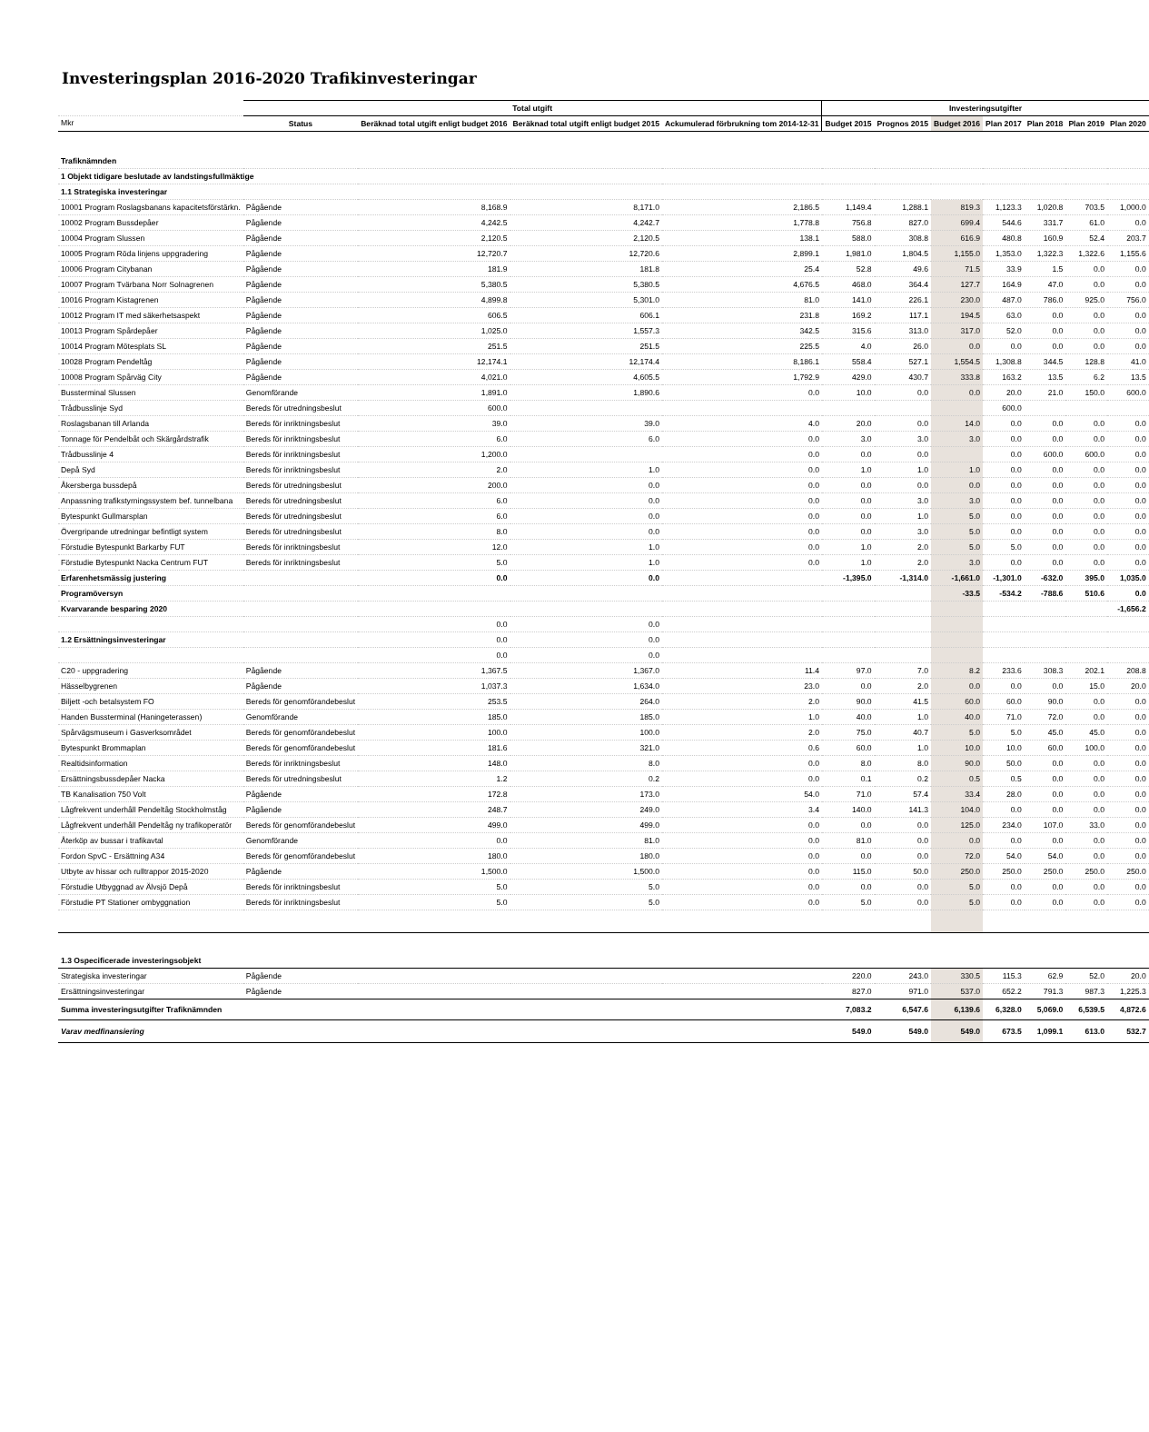Investeringsplan 2016-2020 Trafikinvesteringar
| | Total utgift | | | | Investeringsutgifter | | | | | | |
| --- | --- | --- | --- | --- | --- | --- | --- | --- | --- | --- | --- |
| Mkr | Status | Beräknad total utgift enligt budget 2016 | Beräknad total utgift enligt budget 2015 | Ackumulerad förbrukning tom 2014-12-31 | Budget 2015 | Prognos 2015 | Budget 2016 | Plan 2017 | Plan 2018 | Plan 2019 | Plan 2020 |
| Trafiknämnden | | | | | | | | | | | |
| 1 Objekt tidigare beslutade av landstingsfullmäktige | | | | | | | | | | | |
| 1.1 Strategiska investeringar | | | | | | | | | | | |
| 10001 Program Roslagsbanans kapacitetsförstärkn. | Pågående | 8,168.9 | 8,171.0 | 2,186.5 | 1,149.4 | 1,288.1 | 819.3 | 1,123.3 | 1,020.8 | 703.5 | 1,000.0 |
| 10002 Program Bussdepåer | Pågående | 4,242.5 | 4,242.7 | 1,778.8 | 756.8 | 827.0 | 699.4 | 544.6 | 331.7 | 61.0 | 0.0 |
| 10004 Program Slussen | Pågående | 2,120.5 | 2,120.5 | 138.1 | 588.0 | 308.8 | 616.9 | 480.8 | 160.9 | 52.4 | 203.7 |
| 10005 Program Röda linjens uppgradering | Pågående | 12,720.7 | 12,720.6 | 2,899.1 | 1,981.0 | 1,804.5 | 1,155.0 | 1,353.0 | 1,322.3 | 1,322.6 | 1,155.6 |
| 10006 Program Citybanan | Pågående | 181.9 | 181.8 | 25.4 | 52.8 | 49.6 | 71.5 | 33.9 | 1.5 | 0.0 | 0.0 |
| 10007 Program Tvärbana Norr Solnagrenen | Pågående | 5,380.5 | 5,380.5 | 4,676.5 | 468.0 | 364.4 | 127.7 | 164.9 | 47.0 | 0.0 | 0.0 |
| 10016 Program Kistagrenen | Pågående | 4,899.8 | 5,301.0 | 81.0 | 141.0 | 226.1 | 230.0 | 487.0 | 786.0 | 925.0 | 756.0 |
| 10012 Program IT med säkerhetsaspekt | Pågående | 606.5 | 606.1 | 231.8 | 169.2 | 117.1 | 194.5 | 63.0 | 0.0 | 0.0 | 0.0 |
| 10013 Program Spårdepåer | Pågående | 1,025.0 | 1,557.3 | 342.5 | 315.6 | 313.0 | 317.0 | 52.0 | 0.0 | 0.0 | 0.0 |
| 10014 Program Mötesplats SL | Pågående | 251.5 | 251.5 | 225.5 | 4.0 | 26.0 | 0.0 | 0.0 | 0.0 | 0.0 | 0.0 |
| 10028 Program Pendeltåg | Pågående | 12,174.1 | 12,174.4 | 8,186.1 | 558.4 | 527.1 | 1,554.5 | 1,308.8 | 344.5 | 128.8 | 41.0 |
| 10008 Program Spårväg City | Pågående | 4,021.0 | 4,605.5 | 1,792.9 | 429.0 | 430.7 | 333.8 | 163.2 | 13.5 | 6.2 | 13.5 |
| Bussterminal Slussen | Genomförande | 1,891.0 | 1,890.6 | 0.0 | 10.0 | 0.0 | 0.0 | 20.0 | 21.0 | 150.0 | 600.0 |
| Trådbusslinje Syd | Bereds för utredningsbeslut | 600.0 | | | | | | 600.0 | | | |
| Roslagsbanan till Arlanda | Bereds för inriktningsbeslut | 39.0 | 39.0 | 4.0 | 20.0 | 0.0 | 14.0 | 0.0 | 0.0 | 0.0 | 0.0 |
| Tonnage för Pendelbåt och Skärgårdstrafik | Bereds för inriktningsbeslut | 6.0 | 6.0 | 0.0 | 3.0 | 3.0 | 3.0 | 0.0 | 0.0 | 0.0 | 0.0 |
| Trådbusslinje 4 | Bereds för inriktningsbeslut | 1,200.0 | | 0.0 | 0.0 | 0.0 | | 0.0 | 600.0 | 600.0 | 0.0 |
| Depå Syd | Bereds för inriktningsbeslut | 2.0 | 1.0 | 0.0 | 1.0 | 1.0 | 1.0 | 0.0 | 0.0 | 0.0 | 0.0 |
| Åkersberga bussdepå | Bereds för utredningsbeslut | 200.0 | 0.0 | 0.0 | 0.0 | 0.0 | 0.0 | 0.0 | 0.0 | 0.0 | 0.0 |
| Anpassning trafikstyrningssystem bef. tunnelbana | Bereds för utredningsbeslut | 6.0 | 0.0 | 0.0 | 0.0 | 3.0 | 3.0 | 0.0 | 0.0 | 0.0 | 0.0 |
| Bytespunkt Gullmarsplan | Bereds för utredningsbeslut | 6.0 | 0.0 | 0.0 | 0.0 | 1.0 | 5.0 | 0.0 | 0.0 | 0.0 | 0.0 |
| Övergripande utredningar befintligt system | Bereds för utredningsbeslut | 8.0 | 0.0 | 0.0 | 0.0 | 3.0 | 5.0 | 0.0 | 0.0 | 0.0 | 0.0 |
| Förstudie Bytespunkt Barkarby FUT | Bereds för inriktningsbeslut | 12.0 | 1.0 | 0.0 | 1.0 | 2.0 | 5.0 | 5.0 | 0.0 | 0.0 | 0.0 |
| Förstudie Bytespunkt Nacka Centrum FUT | Bereds för inriktningsbeslut | 5.0 | 1.0 | 0.0 | 1.0 | 2.0 | 3.0 | 0.0 | 0.0 | 0.0 | 0.0 |
| Erfarenhetsmässig justering | | 0.0 | 0.0 | | -1,395.0 | -1,314.0 | -1,661.0 | -1,301.0 | -632.0 | 395.0 | 1,035.0 |
| Programöversyn | | | | | | | -33.5 | -534.2 | -788.6 | 510.6 | 0.0 |
| Kvarvarande besparing 2020 | | | | | | | | | | | -1,656.2 |
| | | 0.0 | 0.0 | | | | | | | | |
| 1.2 Ersättningsinvesteringar | | 0.0 | 0.0 | | | | | | | | |
| | | 0.0 | 0.0 | | | | | | | | |
| C20 - uppgradering | Pågående | 1,367.5 | 1,367.0 | 11.4 | 97.0 | 7.0 | 8.2 | 233.6 | 308.3 | 202.1 | 208.8 |
| Hässelbygrenen | Pågående | 1,037.3 | 1,634.0 | 23.0 | 0.0 | 2.0 | 0.0 | 0.0 | 0.0 | 15.0 | 20.0 |
| Biljett -och betalsystem FO | Bereds för genomförandebeslut | 253.5 | 264.0 | 2.0 | 90.0 | 41.5 | 60.0 | 60.0 | 90.0 | 0.0 | 0.0 |
| Handen Bussterminal (Haningeterassen) | Genomförande | 185.0 | 185.0 | 1.0 | 40.0 | 1.0 | 40.0 | 71.0 | 72.0 | 0.0 | 0.0 |
| Spårvägsmuseum i Gasverksområdet | Bereds för genomförandebeslut | 100.0 | 100.0 | 2.0 | 75.0 | 40.7 | 5.0 | 5.0 | 45.0 | 45.0 | 0.0 |
| Bytespunkt Brommaplan | Bereds för genomförandebeslut | 181.6 | 321.0 | 0.6 | 60.0 | 1.0 | 10.0 | 10.0 | 60.0 | 100.0 | 0.0 |
| Realtidsinformation | Bereds för inriktningsbeslut | 148.0 | 8.0 | 0.0 | 8.0 | 8.0 | 90.0 | 50.0 | 0.0 | 0.0 | 0.0 |
| Ersättningsbussdepåer Nacka | Bereds för utredningsbeslut | 1.2 | 0.2 | 0.0 | 0.1 | 0.2 | 0.5 | 0.5 | 0.0 | 0.0 | 0.0 |
| TB Kanalisation 750 Volt | Pågående | 172.8 | 173.0 | 54.0 | 71.0 | 57.4 | 33.4 | 28.0 | 0.0 | 0.0 | 0.0 |
| Lågfrekvent underhåll Pendeltåg Stockholmståg | Pågående | 248.7 | 249.0 | 3.4 | 140.0 | 141.3 | 104.0 | 0.0 | 0.0 | 0.0 | 0.0 |
| Lågfrekvent underhåll Pendeltåg ny trafikoperatör | Bereds för genomförandebeslut | 499.0 | 499.0 | 0.0 | 0.0 | 0.0 | 125.0 | 234.0 | 107.0 | 33.0 | 0.0 |
| Återköp av bussar i trafikavtal | Genomförande | 0.0 | 81.0 | 0.0 | 81.0 | 0.0 | 0.0 | 0.0 | 0.0 | 0.0 | 0.0 |
| Fordon SpvC - Ersättning A34 | Bereds för genomförandebeslut | 180.0 | 180.0 | 0.0 | 0.0 | 0.0 | 72.0 | 54.0 | 54.0 | 0.0 | 0.0 |
| Utbyte av hissar och rulltrappor 2015-2020 | Pågående | 1,500.0 | 1,500.0 | 0.0 | 115.0 | 50.0 | 250.0 | 250.0 | 250.0 | 250.0 | 250.0 |
| Förstudie Utbyggnad av Älvsjö Depå | Bereds för inriktningsbeslut | 5.0 | 5.0 | 0.0 | 0.0 | 0.0 | 5.0 | 0.0 | 0.0 | 0.0 | 0.0 |
| Förstudie PT Stationer ombyggnation | Bereds för inriktningsbeslut | 5.0 | 5.0 | 0.0 | 5.0 | 0.0 | 5.0 | 0.0 | 0.0 | 0.0 | 0.0 |
| 1.3 Ospecificerade investeringsobjekt | | | | | | | | | | | |
| Strategiska investeringar | Pågående | | | | 220.0 | 243.0 | 330.5 | 115.3 | 62.9 | 52.0 | 20.0 |
| Ersättningsinvesteringar | Pågående | | | | 827.0 | 971.0 | 537.0 | 652.2 | 791.3 | 987.3 | 1,225.3 |
| Summa investeringsutgifter Trafiknämnden | | | | | 7,083.2 | 6,547.6 | 6,139.6 | 6,328.0 | 5,069.0 | 6,539.5 | 4,872.6 |
| Varav medfinansiering | | | | | 549.0 | 549.0 | 549.0 | 673.5 | 1,099.1 | 613.0 | 532.7 |